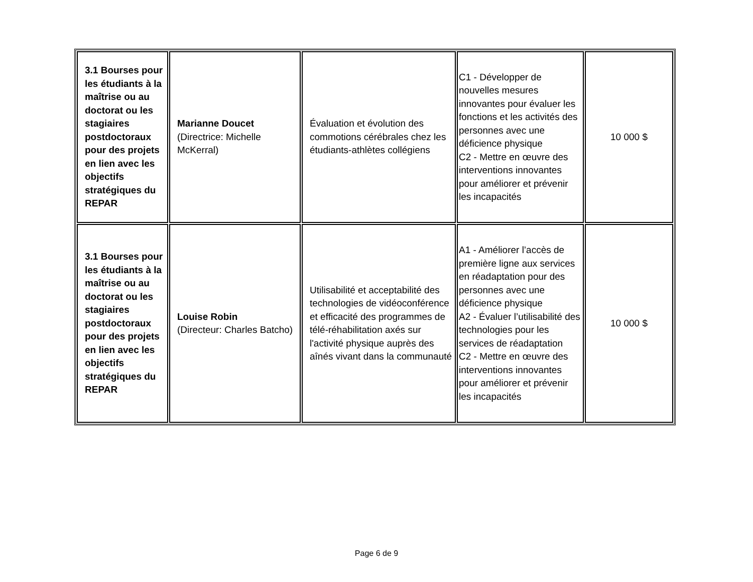| 3.1 Bourses pour les étudiants à la maîtrise ou au doctorat ou les stagiaires postdoctoraux pour des projets en lien avec les objectifs stratégiques du REPAR | Marianne Doucet (Directrice: Michelle McKerral) | Évaluation et évolution des commotions cérébrales chez les étudiants-athlètes collégiens | C1 - Développer de nouvelles mesures innovantes pour évaluer les fonctions et les activités des personnes avec une déficience physique C2 - Mettre en œuvre des interventions innovantes pour améliorer et prévenir les incapacités | 10 000 $ |
| 3.1 Bourses pour les étudiants à la maîtrise ou au doctorat ou les stagiaires postdoctoraux pour des projets en lien avec les objectifs stratégiques du REPAR | Louise Robin (Directeur: Charles Batcho) | Utilisabilité et acceptabilité des technologies de vidéoconférence et efficacité des programmes de télé-réhabilitation axés sur l'activité physique auprès des aînés vivant dans la communauté | A1 - Améliorer l’accès de première ligne aux services en réadaptation pour des personnes avec une déficience physique A2 - Évaluer l’utilisabilité des technologies pour les services de réadaptation C2 - Mettre en œuvre des interventions innovantes pour améliorer et prévenir les incapacités | 10 000 $ |
Page 6 de 9